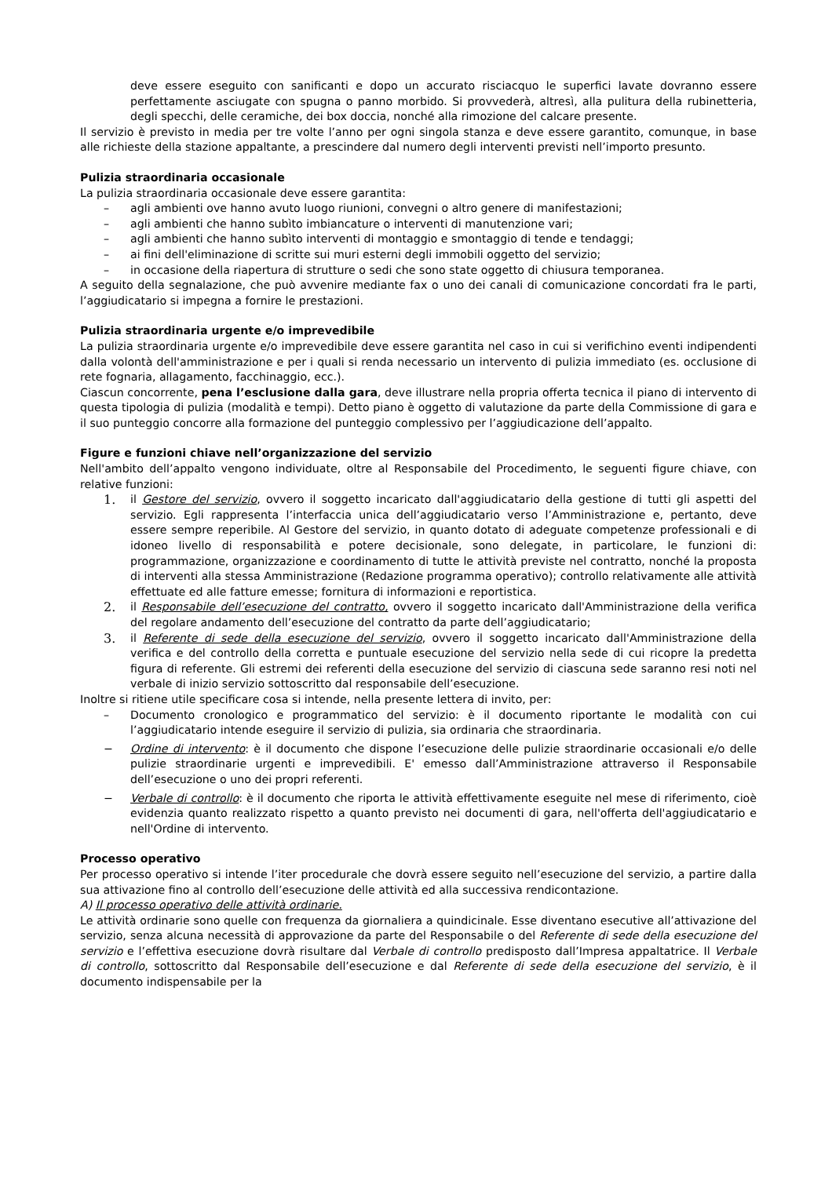deve essere eseguito con sanificanti e dopo un accurato risciacquo le superfici lavate dovranno essere perfettamente asciugate con spugna o panno morbido. Si provvederà, altresì, alla pulitura della rubinetteria, degli specchi, delle ceramiche, dei box doccia, nonché alla rimozione del calcare presente.
Il servizio è previsto in media per tre volte l’anno per ogni singola stanza e deve essere garantito, comunque, in base alle richieste della stazione appaltante, a prescindere dal numero degli interventi previsti nell’importo presunto.
Pulizia straordinaria occasionale
La pulizia straordinaria occasionale deve essere garantita:
– agli ambienti ove hanno avuto luogo riunioni, convegni o altro genere di manifestazioni;
– agli ambienti che hanno subìto imbiancature o interventi di manutenzione vari;
– agli ambienti che hanno subìto interventi di montaggio e smontaggio di tende e tendaggi;
– ai fini dell'eliminazione di scritte sui muri esterni degli immobili oggetto del servizio;
– in occasione della riapertura di strutture o sedi che sono state oggetto di chiusura temporanea.
A seguito della segnalazione, che può avvenire mediante fax o uno dei canali di comunicazione concordati fra le parti, l’aggiudicatario si impegna a fornire le prestazioni.
Pulizia straordinaria urgente e/o imprevedibile
La pulizia straordinaria urgente e/o imprevedibile deve essere garantita nel caso in cui si verifichino eventi indipendenti dalla volontà dell'amministrazione e per i quali si renda necessario un intervento di pulizia immediato (es. occlusione di rete fognaria, allagamento, facchinaggio, ecc.).
Ciascun concorrente, pena l’esclusione dalla gara, deve illustrare nella propria offerta tecnica il piano di intervento di questa tipologia di pulizia (modalità e tempi). Detto piano è oggetto di valutazione da parte della Commissione di gara e il suo punteggio concorre alla formazione del punteggio complessivo per l’aggiudicazione dell’appalto.
Figure e funzioni chiave nell’organizzazione del servizio
Nell'ambito dell’appalto vengono individuate, oltre al Responsabile del Procedimento, le seguenti figure chiave, con relative funzioni:
1. il Gestore del servizio, ovvero il soggetto incaricato dall'aggiudicatario della gestione di tutti gli aspetti del servizio. Egli rappresenta l’interfaccia unica dell’aggiudicatario verso l’Amministrazione e, pertanto, deve essere sempre reperibile. Al Gestore del servizio, in quanto dotato di adeguate competenze professionali e di idoneo livello di responsabilità e potere decisionale, sono delegate, in particolare, le funzioni di: programmazione, organizzazione e coordinamento di tutte le attività previste nel contratto, nonché la proposta di interventi alla stessa Amministrazione (Redazione programma operativo); controllo relativamente alle attività effettuate ed alle fatture emesse; fornitura di informazioni e reportistica.
2. il Responsabile dell’esecuzione del contratto, ovvero il soggetto incaricato dall'Amministrazione della verifica del regolare andamento dell’esecuzione del contratto da parte dell’aggiudicatario;
3. il Referente di sede della esecuzione del servizio, ovvero il soggetto incaricato dall'Amministrazione della verifica e del controllo della corretta e puntuale esecuzione del servizio nella sede di cui ricopre la predetta figura di referente. Gli estremi dei referenti della esecuzione del servizio di ciascuna sede saranno resi noti nel verbale di inizio servizio sottoscritto dal responsabile dell’esecuzione.
Inoltre si ritiene utile specificare cosa si intende, nella presente lettera di invito, per:
– Documento cronologico e programmatico del servizio: è il documento riportante le modalità con cui l’aggiudicatario intende eseguire il servizio di pulizia, sia ordinaria che straordinaria.
− Ordine di intervento: è il documento che dispone l’esecuzione delle pulizie straordinarie occasionali e/o delle pulizie straordinarie urgenti e imprevedibili. E' emesso dall’Amministrazione attraverso il Responsabile dell’esecuzione o uno dei propri referenti.
− Verbale di controllo: è il documento che riporta le attività effettivamente eseguite nel mese di riferimento, cioè evidenzia quanto realizzato rispetto a quanto previsto nei documenti di gara, nell'offerta dell'aggiudicatario e nell'Ordine di intervento.
Processo operativo
Per processo operativo si intende l’iter procedurale che dovrà essere seguito nell’esecuzione del servizio, a partire dalla sua attivazione fino al controllo dell’esecuzione delle attività ed alla successiva rendicontazione.
A) Il processo operativo delle attività ordinarie.
Le attività ordinarie sono quelle con frequenza da giornaliera a quindicinale. Esse diventano esecutive all’attivazione del servizio, senza alcuna necessità di approvazione da parte del Responsabile o del Referente di sede della esecuzione del servizio e l’effettiva esecuzione dovrà risultare dal Verbale di controllo predisposto dall’Impresa appaltatrice. Il Verbale di controllo, sottoscritto dal Responsabile dell’esecuzione e dal Referente di sede della esecuzione del servizio, è il documento indispensabile per la